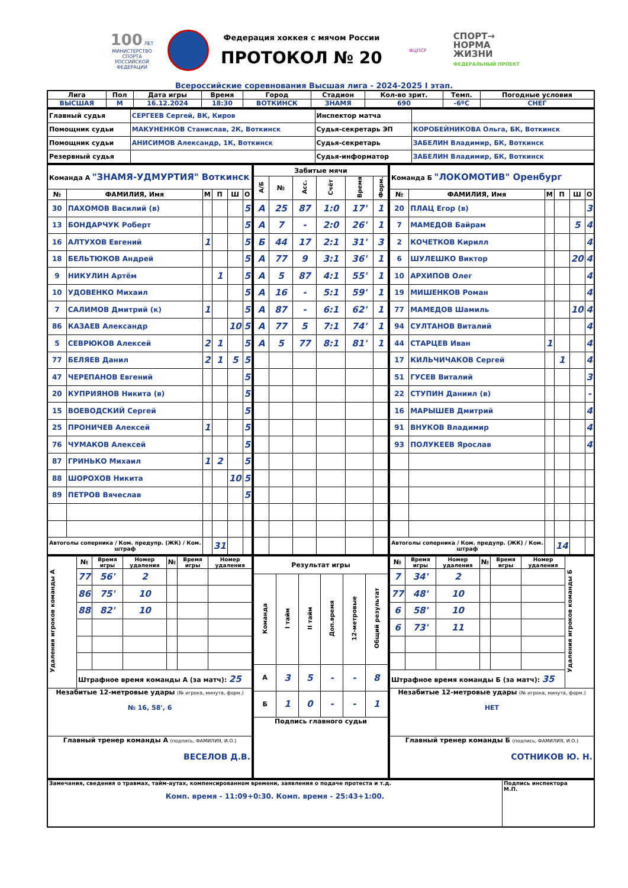100 ЛЕТ
МИНИСТЕРСТВО СПОРТА РОССИЙСКОЙ ФЕДЕРАЦИИ
Федерация хоккея с мячом России
ПРОТОКОЛ № 20
ФЦПСР
СПОРТ→
НОРМА
ЖИЗНИ
ФЕДЕРАЛЬНЫЙ ПРОЕКТ
Всероссийские соревнования Высшая лига - 2024-2025 I этап.
| Лига | Пол | Дата игры | Время | Город | Стадион | Кол-во зрит. | Темп. | Погодные условия |
| --- | --- | --- | --- | --- | --- | --- | --- | --- |
| ВЫСШАЯ | М | 16.12.2024 | 18:30 | ВОТКИНСК | ЗНАМЯ | 690 | -6ºС | СНЕГ |
| Главный судья | СЕРГЕЕВ Сергей, ВК, Киров | Инспектор матча | |
| Помощник судьи | МАКУНЕНКОВ Станислав, 2К, Воткинск | Судья-секретарь ЭП | КОРОБЕЙНИКОВА Ольга, БК, Воткинск |
| Помощник судьи | АНИСИМОВ Александр, 1К, Воткинск | Судья-секретарь | ЗАБЕЛИН Владимир, БК, Воткинск |
| Резервный судья | | Судья-информатор | ЗАБЕЛИН Владимир, БК, Воткинск |
| Команда А "ЗНАМЯ-УДМУРТИЯ" Воткинск | | | | | |
| № | ФАМИЛИЯ, Имя | М | П | Ш | О |
| 30 | ПАХОМОВ Василий (в) | | | | 5 |
| 13 | БОНДАРЧУК Роберт | | | | 5 |
| 16 | АЛТУХОВ Евгений | 1 | | | 5 |
| 18 | БЕЛЬТЮКОВ Андрей | | | | 5 |
| 9 | НИКУЛИН Артём | | 1 | | 5 |
| 10 | УДОВЕНКО Михаил | | | | 5 |
| 7 | САЛИМОВ Дмитрий (к) | 1 | | | 5 |
| 86 | КАЗАЕВ Александр | | | 10 | 5 |
| 5 | СЕВРЮКОВ Алексей | 2 | 1 | | 5 |
| 77 | БЕЛЯЕВ Данил | 2 | 1 | 5 | 5 |
| 47 | ЧЕРЕПАНОВ Евгений | | | | 5 |
| 20 | КУПРИЯНОВ Никита (в) | | | | 5 |
| 15 | ВОЕВОДСКИЙ Сергей | | | | 5 |
| 25 | ПРОНИЧЕВ Алексей | 1 | | | 5 |
| 76 | ЧУМАКОВ Алексей | | | | 5 |
| 87 | ГРИНЬКО Михаил | 1 | 2 | | 5 |
| 88 | ШОРОХОВ Никита | | | 10 | 5 |
| 89 | ПЕТРОВ Вячеслав | | | | 5 |
| Автоголы соперника / Ком. предупр. (ЖК) / Ком. штраф | | | 31 | | |
| Забитые мячи | | | | | |
| --- | --- | --- | --- | --- | --- |
| А/Б | № | Асс. | Счёт | Время | Форм. |
| А | 25 | 87 | 1:0 | 17' | 1 |
| А | 7 | - | 2:0 | 26' | 1 |
| Б | 44 | 17 | 2:1 | 31' | 3 |
| А | 77 | 9 | 3:1 | 36' | 1 |
| А | 5 | 87 | 4:1 | 55' | 1 |
| А | 16 | - | 5:1 | 59' | 1 |
| А | 87 | - | 6:1 | 62' | 1 |
| А | 77 | 5 | 7:1 | 74' | 1 |
| А | 5 | 77 | 8:1 | 81' | 1 |
| Команда Б "ЛОКОМОТИВ" Оренбург | | | | | |
| № | ФАМИЛИЯ, Имя | М | П | Ш | О |
| 20 | ПЛАЦ Егор (в) | | | | 3 |
| 7 | МАМЕДОВ Байрам | | | 5 | 4 |
| 2 | КОЧЕТКОВ Кирилл | | | | 4 |
| 6 | ШУЛЕШКО Виктор | | | 20 | 4 |
| 10 | АРХИПОВ Олег | | | | 4 |
| 19 | МИШЕНКОВ Роман | | | | 4 |
| 77 | МАМЕДОВ Шамиль | | | 10 | 4 |
| 94 | СУЛТАНОВ Виталий | | | | 4 |
| 44 | СТАРЦЕВ Иван | 1 | | | 4 |
| 17 | КИЛЬЧИЧАКОВ Сергей | | 1 | | 4 |
| 51 | ГУСЕВ Виталий | | | | 3 |
| 22 | СТУПИН Даниил (в) | | | | - |
| 16 | МАРЫШЕВ Дмитрий | | | | 4 |
| 91 | ВНУКОВ Владимир | | | | 4 |
| 93 | ПОЛУКЕЕВ Ярослав | | | | 4 |
| Автоголы соперника / Ком. предупр. (ЖК) / Ком. штраф | | | 14 | | |
| Удаления игроков команды А | № | Время игры | Номер удаления | № | Время игры | Номер удаления |
| | 77 | 56' | 2 | | | |
| | 86 | 75' | 10 | | | |
| | 88 | 82' | 10 | | | |
| | Штрафное время команды А (за матч): 25 | | | | | |
| Незабитые 12-метровые удары (№ игрока, минута, форм.) № 16, 58', 6 | | | | | | |
| Главный тренер команды А (подпись, ФАМИЛИЯ, И.О.) ВЕСЕЛОВ Д.В. | | | | | | |
| Результат игры | | | | | |
| --- | --- | --- | --- | --- | --- |
| Команда | I тайм | II тайм | Доп.время | 12-метровые | Общий результат |
| А | 3 | 5 | - | - | 8 |
| Б | 1 | 0 | - | - | 1 |
| Подпись главного судьи | | | | | |
| № | Время игры | Номер удаления | № | Время игры | Номер удаления | Удаления игроков команды Б |
| 7 | 34' | 2 | | | | |
| 77 | 48' | 10 | | | | |
| 6 | 58' | 10 | | | | |
| 6 | 73' | 11 | | | | |
| Штрафное время команды Б (за матч): 35 | | | | | | |
| Незабитые 12-метровые удары (№ игрока, минута, форм.) НЕТ | | | | | | |
| Главный тренер команды Б (подпись, ФАМИЛИЯ, И.О.) СОТНИКОВ Ю. Н. | | | | | | |
| Замечания, сведения о травмах, тайм-аутах, компенсированном времени, заявления о подаче протеста и т.д. Комп. время - 11:09+0:30. Комп. время - 25:43+1:00. | Подпись инспектора М.П. |